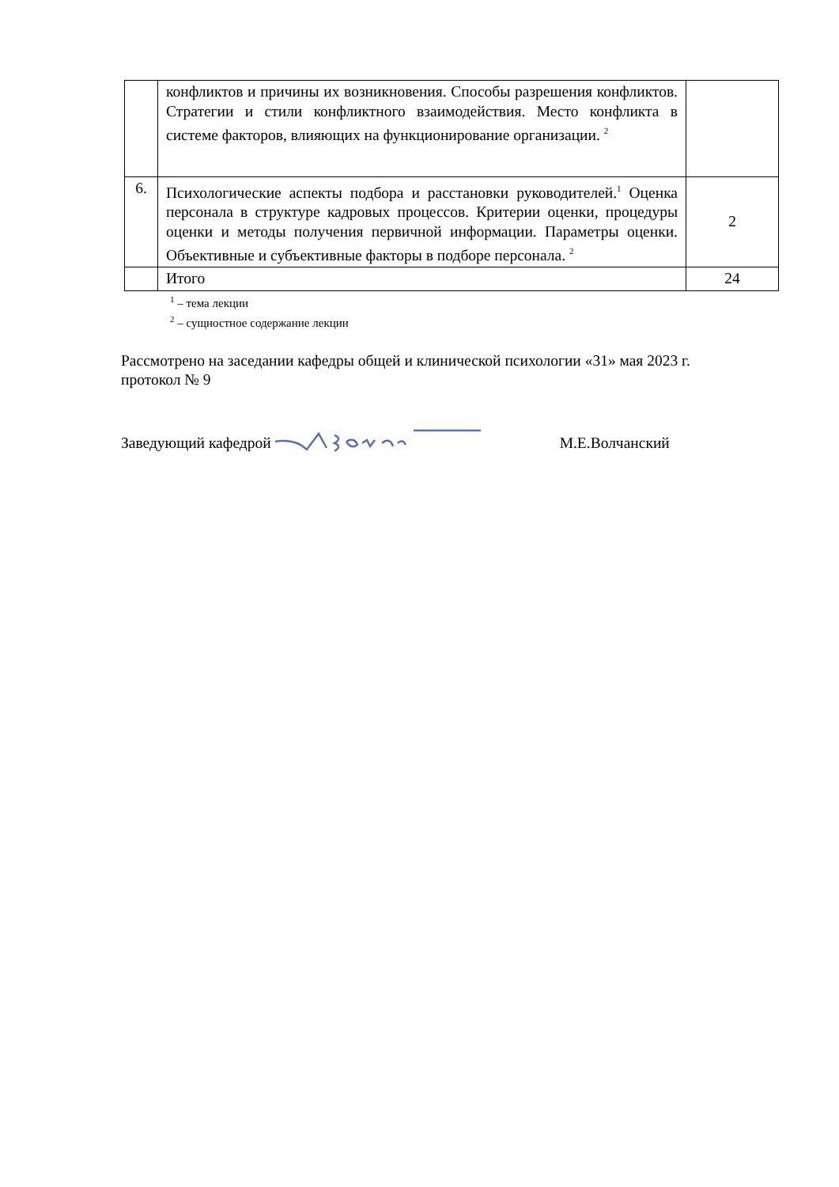| | конфликтов и причины их возникновения. Способы разрешения конфликтов. Стратегии и стили конфликтного взаимодействия. Место конфликта в системе факторов, влияющих на функционирование организации. <sup>2</sup> | |
| 6. | Психологические аспекты подбора и расстановки руководителей.<sup>1</sup> Оценка персонала в структуре кадровых процессов. Критерии оценки, процедуры оценки и методы получения первичной информации. Параметры оценки. Объективные и субъективные факторы в подборе персонала. <sup>2</sup> | 2 |
| | Итого | 24 |
<sup>1</sup> – тема лекции
<sup>2</sup> – сущностное содержание лекции
Рассмотрено на заседании кафедры общей и клинической психологии «31» мая 2023 г.
протокол № 9
Заведующий кафедрой М.Е.Волчанский